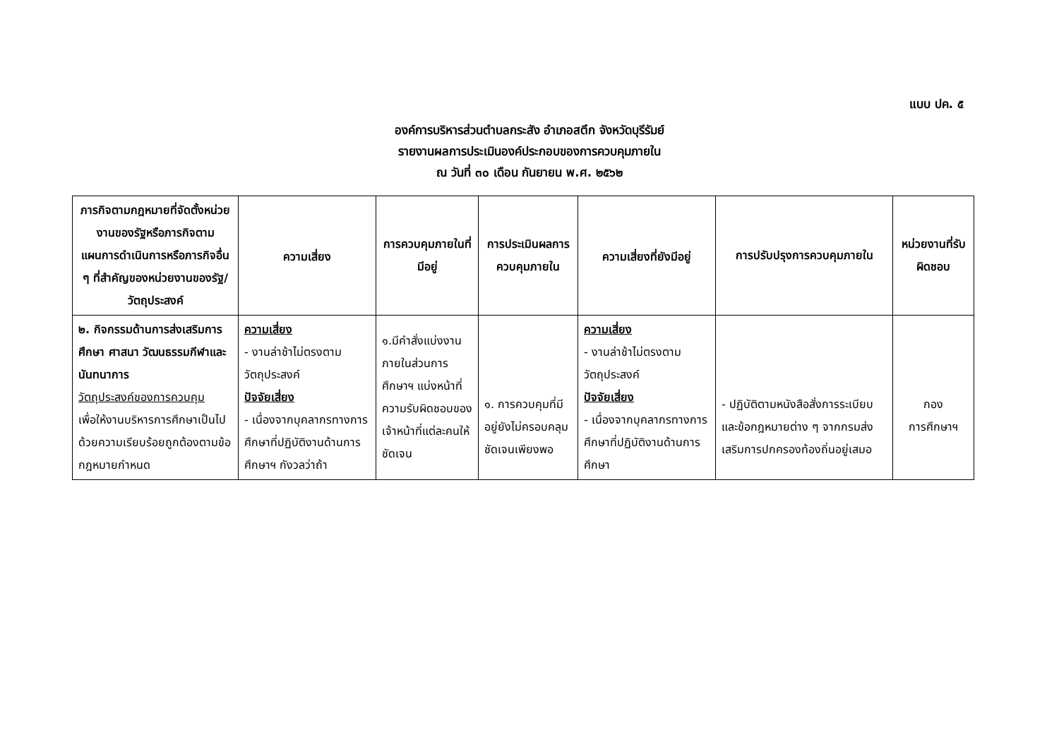แบบ ปค. ๕
องค์การบริหารส่วนตำบลกระสัง อำเภอสตึก จังหวัดบุรีรัมย์
รายงานผลการประเมินองค์ประกอบของการควบคุมภายใน
ณ วันที่ ๓๐ เดือน กันยายน พ.ศ. ๒๕๖๒
| ภารกิจตามกฎหมายที่จัดตั้งหน่วยงานของรัฐหรือภารกิจตามแผนการดำเนินการหรือภารกิจอื่น ๆ ที่สำคัญของหน่วยงานของรัฐ/วัตถุประสงค์ | ความเสี่ยง | การควบคุมภายในที่มีอยู่ | การประเมินผลการควบคุมภายใน | ความเสี่ยงที่ยังมีอยู่ | การปรับปรุงการควบคุมภายใน | หน่วยงานที่รับผิดชอบ |
| --- | --- | --- | --- | --- | --- | --- |
| ๒. กิจกรรมด้านการส่งเสริมการศึกษา ศาสนา วัฒนธรรมกีฬาและนันทนาการ วัตถุประสงค์ของการควบคุม เพื่อให้งานบริหารการศึกษาเป็นไปด้วยความเรียบร้อยถูกต้องตามข้อกฎหมายกำหนด | ความเสี่ยง - งานล่าช้าไม่ตรงตามวัตถุประสงค์ ปัจจัยเสี่ยง - เนื่องจากบุคลากรทางการศึกษาที่ปฏิบัติงานด้านการศึกษาฯ กังวลว่าถ้า | ๑.มีคำสั่งแบ่งงานภายในส่วนการศึกษาฯ แบ่งหน้าที่ความรับผิดชอบของเจ้าหน้าที่แต่ละคนให้ชัดเจน | ๑. การควบคุมที่มีอยู่ยังไม่ครอบคลุมชัดเจนเพียงพอ | ความเสี่ยง - งานล่าช้าไม่ตรงตามวัตถุประสงค์ ปัจจัยเสี่ยง - เนื่องจากบุคลากรทางการศึกษาที่ปฏิบัติงานด้านการศึกษา | - ปฏิบัติตามหนังสือสั่งการระเบียบ และข้อกฎหมายต่าง ๆ จากกรมส่งเสริมการปกครองท้องถิ่นอยู่เสมอ | กอง การศึกษาฯ |